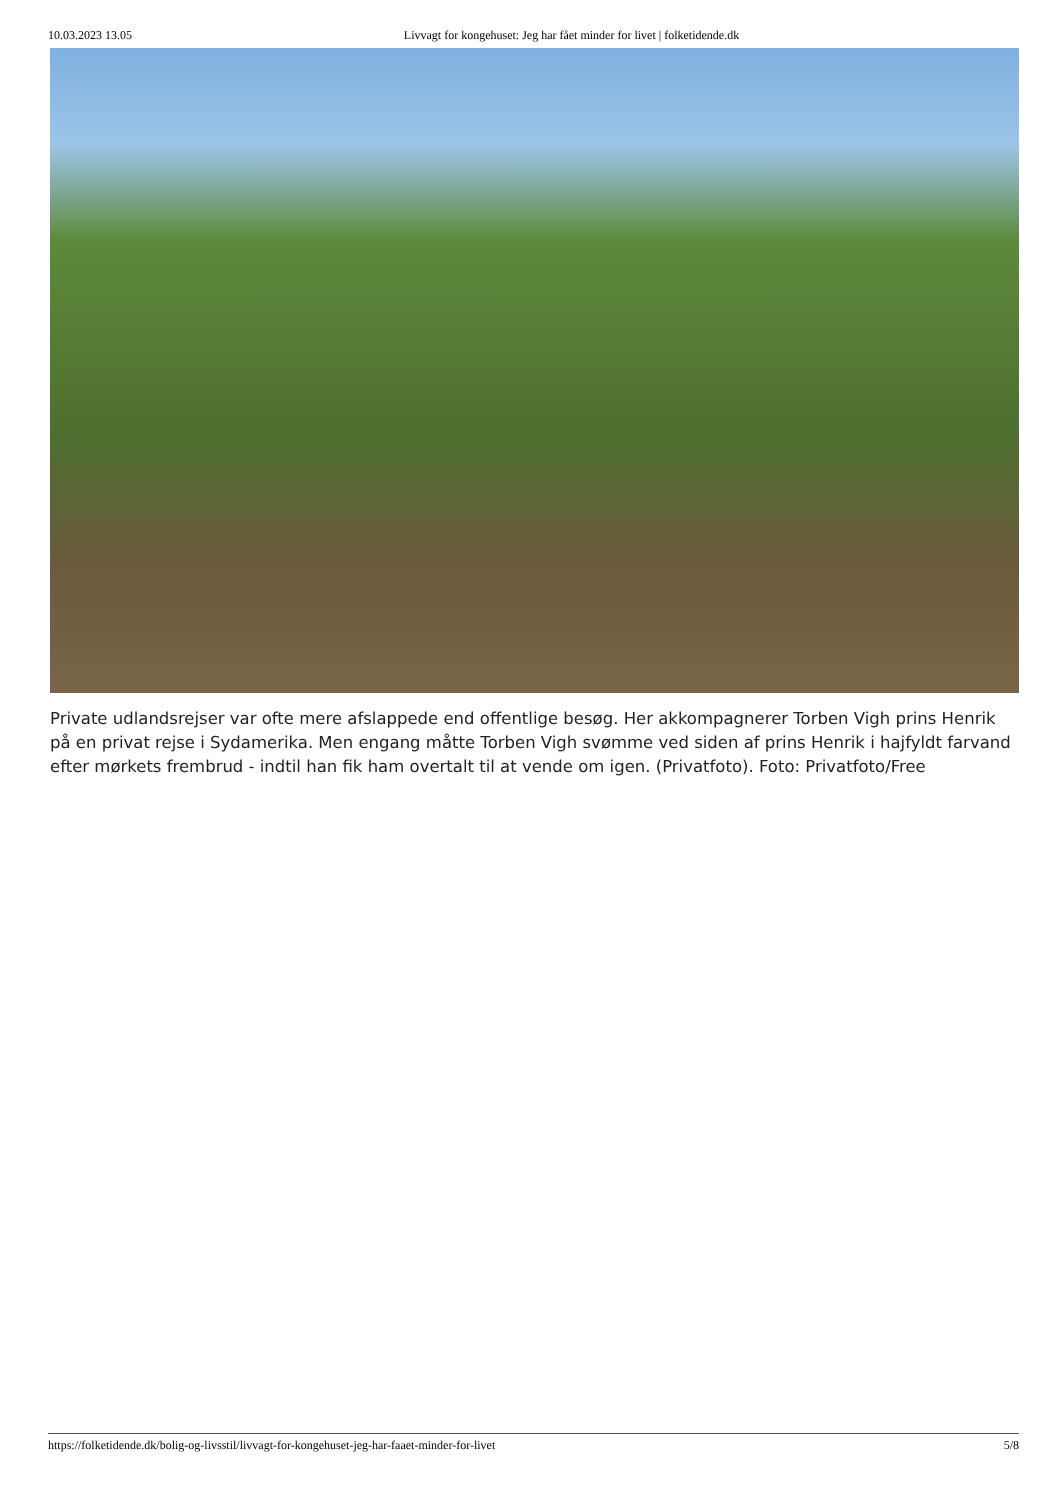10.03.2023 13.05 Livvagt for kongehuset: Jeg har fået minder for livet | folketidende.dk
Private udlandsrejser var ofte mere afslappede end offentlige besøg. Her akkompagnerer Torben Vigh prins Henrik på en privat rejse i Sydamerika. Men engang måtte Torben Vigh svømme ved siden af prins Henrik i hajfyldt farvand efter mørkets frembrud - indtil han fik ham overtalt til at vende om igen. (Privatfoto). Foto: Privatfoto/Free
https://folketidende.dk/bolig-og-livsstil/livvagt-for-kongehuset-jeg-har-faaet-minder-for-livet 5/8